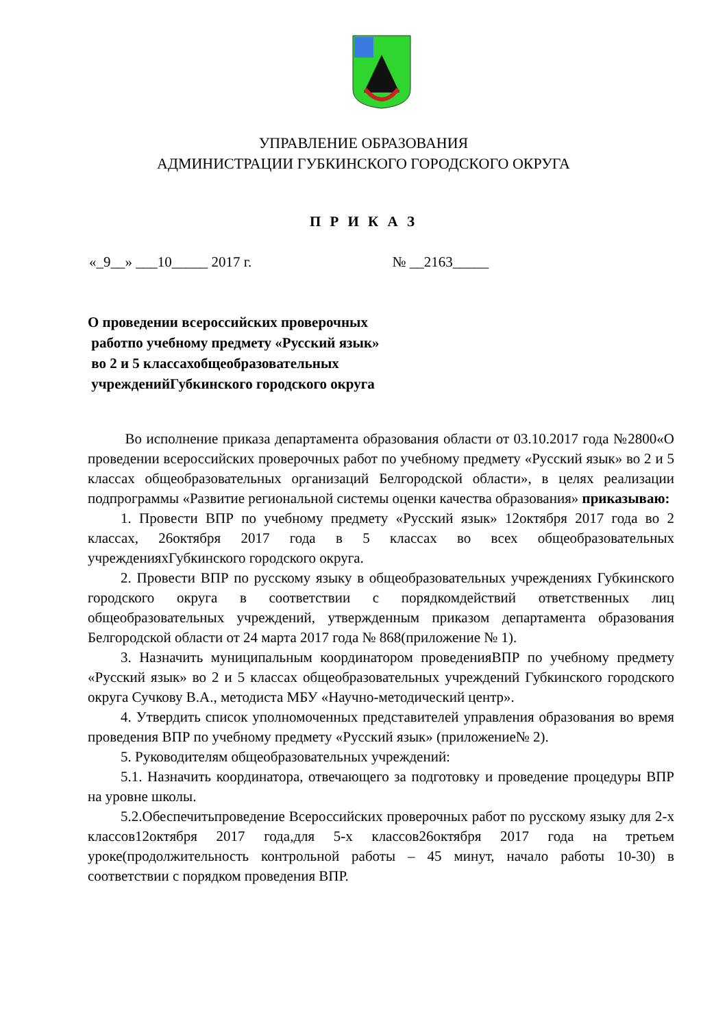УПРАВЛЕНИЕ ОБРАЗОВАНИЯ
АДМИНИСТРАЦИИ ГУБКИНСКОГО ГОРОДСКОГО ОКРУГА
П Р И К А З
«_9__» ___10_____ 2017 г. № __2163_____
О проведении всероссийских проверочных
работпо учебному предмету «Русский язык»
во 2 и 5 классахобщеобразовательных
учрежденийГубкинского городского округа
Во исполнение приказа департамента образования области от 03.10.2017 года №2800«О проведении всероссийских проверочных работ по учебному предмету «Русский язык» во 2 и 5 классах общеобразовательных организаций Белгородской области», в целях реализации подпрограммы «Развитие региональной системы оценки качества образования» приказываю:
1. Провести ВПР по учебному предмету «Русский язык» 12октября 2017 года во 2 классах, 26октября 2017 года в 5 классах во всех общеобразовательных учрежденияхГубкинского городского округа.
2. Провести ВПР по русскому языку в общеобразовательных учреждениях Губкинского городского округа в соответствии с порядкомдействий ответственных лиц общеобразовательных учреждений, утвержденным приказом департамента образования Белгородской области от 24 марта 2017 года № 868(приложение № 1).
3. Назначить муниципальным координатором проведенияВПР по учебному предмету «Русский язык» во 2 и 5 классах общеобразовательных учреждений Губкинского городского округа Сучкову В.А., методиста МБУ «Научно-методический центр».
4. Утвердить список уполномоченных представителей управления образования во время проведения ВПР по учебному предмету «Русский язык» (приложение№ 2).
5. Руководителям общеобразовательных учреждений:
5.1. Назначить координатора, отвечающего за подготовку и проведение процедуры ВПР на уровне школы.
5.2.Обеспечитьпроведение Всероссийских проверочных работ по русскому языку для 2-х классов12октября 2017 года,для 5-х классов26октября 2017 года на третьем уроке(продолжительность контрольной работы – 45 минут, начало работы 10-30) в соответствии с порядком проведения ВПР.